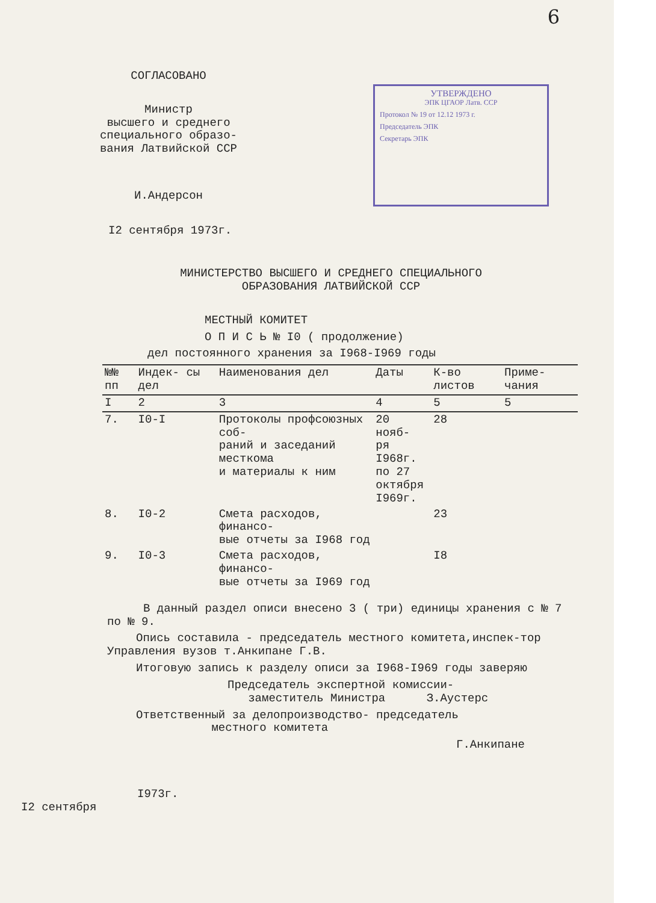6
СОГЛАСОВАНО
Министр
высшего и среднего
специального образо-
вания Латвийской ССР
И.Андерсон
УТВЕРЖДЕНО
ЭПК ЦГАОР Латв. ССР
Протокол № 19 от 12.12 1973 г.
Председатель ЭПК
Секретарь ЭПК
I2 сентября 1973г.
МИНИСТЕРСТВО ВЫСШЕГО И СРЕДНЕГО СПЕЦИАЛЬНОГО
ОБРАЗОВАНИЯ ЛАТВИЙСКОЙ ССР
МЕСТНЫЙ КОМИТЕТ
О П И С Ь № I0 ( продолжение)
дел постоянного хранения за I968-I969 годы
| №№ пп | Индек- сы дел | Наименования дел | Даты | К-во листов | Приме- чания |
| --- | --- | --- | --- | --- | --- |
| I | 2 | 3 | 4 | 5 | 5 |
| 7. | I0-I | Протоколы профсоюзных соб- раний и заседаний месткома и материалы к ним | 20 нояб- ря I968г. по 27 октября I969г. | 28 | |
| 8. | I0-2 | Смета расходов, финансо- вые отчеты за I968 год | | 23 | |
| 9. | I0-3 | Смета расходов, финансо- вые отчеты за I969 год | | I8 | |
В данный раздел описи внесено 3 ( три) единицы хранения с № 7 по № 9.
Опись составила - председатель местного комитета,инспек-тор Управления вузов т.Анкипане Г.В.
Итоговую запись к разделу описи за I968-I969 годы заверяю
Председатель экспертной комиссии-
заместитель Министра З.Аустерс
Ответственный за делопроизводство- председатель
местного комитета
Г.Анкипане
I973г.
I2 сентября